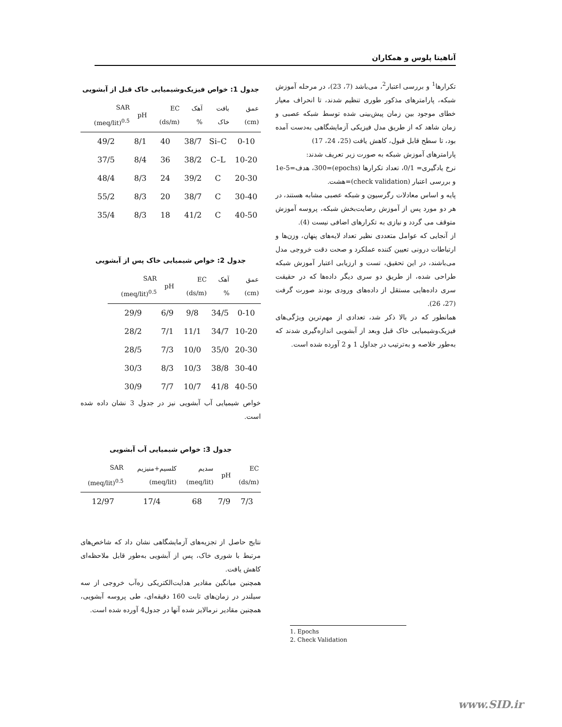آناهیتا پلوس و همکاران
تکرارها<sup>1</sup> و بررسی اعتبار<sup>2</sup>، می‌باشد (7، 23)، در مرحله آموزش شبکه، پارامترهای مذکور طوری تنظیم شدند، تا انحراف معیار خطای موجود بین زمان پیش‌بینی شده توسط شبکه عصبی و زمان شاهد که از طریق مدل فیزیکی آزمایشگاهی به‌دست آمده بود، تا سطح قابل قبول، کاهش یافت (25، 24، 17)
پارامترهای آموزش شبکه به صورت زیر تعریف شدند:
نرخ یادگیری= 0/1، تعداد تکرارها (epochs)=300، هدف=1e-5 و بررسی اعتبار (check validation)=هشت.
پایه و اساس معادلات رگرسیون و شبکه عصبی مشابه هستند، در هر دو مورد پس از آموزش رضایت‌بخش شبکه، پروسه آموزش متوقف می گردد و نیازی به تکرارهای اضافی نیست (4).
از آنجایی که عوامل متعددی نظیر تعداد لایه‌های پنهان، وزن‌ها و ارتباطات درونی تعیین کننده عملکرد و صحت دقت خروجی مدل می‌باشند، در این تحقیق، تست و ارزیابی اعتبار آموزش شبکه طراحی شده، از طریق دو سری دیگر داده‌ها که در حقیقت سری داده‌هایی مستقل از داده‌های ورودی بودند صورت گرفت (27، 26).
همانطور که در بالا ذکر شد، تعدادی از مهم‌ترین ویژگی‌های فیزیک‌وشیمیایی خاک قبل وبعد از آبشویی اندازه‌گیری شدند که به‌طور خلاصه و به‌ترتیب در جداول 1 و 2 آورده شده است.
جدول 1: خواص فیزیک‌وشیمیایی خاک قبل از آبشویی
| عمق (cm) | بافت خاک | آهک % | EC (ds/m) | pH | SAR (meq/lit)<sup>0.5</sup> |
| --- | --- | --- | --- | --- | --- |
| 0-10 | Si–C | 38/7 | 40 | 8/1 | 49/2 |
| 10-20 | C–L | 38/2 | 36 | 8/4 | 37/5 |
| 20-30 | C | 39/2 | 24 | 8/3 | 48/4 |
| 30-40 | C | 38/7 | 20 | 8/3 | 55/2 |
| 40-50 | C | 41/2 | 18 | 8/3 | 35/4 |
جدول 2: خواص شیمیایی خاک پس از آبشویی
| عمق (cm) | آهک % | EC (ds/m) | pH | SAR (meq/lit)<sup>0.5</sup> |
| --- | --- | --- | --- | --- |
| 0-10 | 34/5 | 9/8 | 6/9 | 29/9 |
| 10-20 | 34/7 | 11/1 | 7/1 | 28/2 |
| 20-30 | 35/0 | 10/0 | 7/3 | 28/5 |
| 30-40 | 38/8 | 10/3 | 8/3 | 30/3 |
| 40-50 | 41/8 | 10/7 | 7/7 | 30/9 |
خواص شیمیایی آب آبشویی نیز در جدول 3 نشان داده شده است.
جدول 3: خواص شیمیایی آب آبشویی
| EC (ds/m) | pH | سدیم (meq/lit) | کلسیم+منیزیم (meq/lit) | SAR (meq/lit)<sup>0.5</sup> |
| --- | --- | --- | --- | --- |
| 7/3 | 7/9 | 68 | 17/4 | 12/97 |
نتایج حاصل از تجزیه‌های آزمایشگاهی نشان داد که شاخص‌های مرتبط با شوری خاک، پس از آبشویی به‌طور قابل ملاحظه‌ای کاهش یافت.
همچنین میانگین مقادیر هدایت‌الکتریکی زه‌آب خروجی از سه سیلندر در زمان‌های ثابت 160 دقیقه‌ای، طی پروسه آبشویی، همچنین مقادیر نرمالایز شده آنها در جدول4 آورده شده است.
1. Epochs
2. Check Validation
www.SID.ir